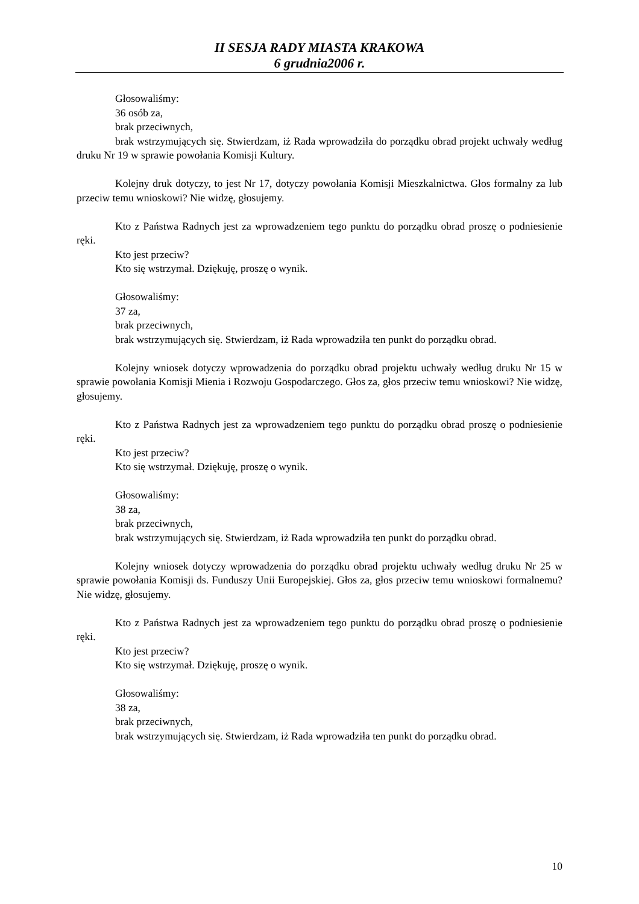II SESJA RADY MIASTA KRAKOWA
6 grudnia2006 r.
Głosowaliśmy:
36 osób za,
brak przeciwnych,
brak wstrzymujących się. Stwierdzam, iż Rada wprowadziła do porządku obrad projekt uchwały według druku Nr 19 w sprawie powołania Komisji Kultury.
Kolejny druk dotyczy, to jest Nr 17, dotyczy powołania Komisji Mieszkalnictwa. Głos formalny za lub przeciw temu wnioskowi? Nie widzę, głosujemy.
Kto z Państwa Radnych jest za wprowadzeniem tego punktu do porządku obrad proszę o podniesienie ręki.
Kto jest przeciw?
Kto się wstrzymał. Dziękuję, proszę o wynik.
Głosowaliśmy:
37 za,
brak przeciwnych,
brak wstrzymujących się. Stwierdzam, iż Rada wprowadziła ten punkt do porządku obrad.
Kolejny wniosek dotyczy wprowadzenia do porządku obrad projektu uchwały według druku Nr 15 w sprawie powołania Komisji Mienia i Rozwoju Gospodarczego. Głos za, głos przeciw temu wnioskowi? Nie widzę, głosujemy.
Kto z Państwa Radnych jest za wprowadzeniem tego punktu do porządku obrad proszę o podniesienie ręki.
Kto jest przeciw?
Kto się wstrzymał. Dziękuję, proszę o wynik.
Głosowaliśmy:
38 za,
brak przeciwnych,
brak wstrzymujących się. Stwierdzam, iż Rada wprowadziła ten punkt do porządku obrad.
Kolejny wniosek dotyczy wprowadzenia do porządku obrad projektu uchwały według druku Nr 25 w sprawie powołania Komisji ds. Funduszy Unii Europejskiej. Głos za, głos przeciw temu wnioskowi formalnemu? Nie widzę, głosujemy.
Kto z Państwa Radnych jest za wprowadzeniem tego punktu do porządku obrad proszę o podniesienie ręki.
Kto jest przeciw?
Kto się wstrzymał. Dziękuję, proszę o wynik.
Głosowaliśmy:
38 za,
brak przeciwnych,
brak wstrzymujących się. Stwierdzam, iż Rada wprowadziła ten punkt do porządku obrad.
10